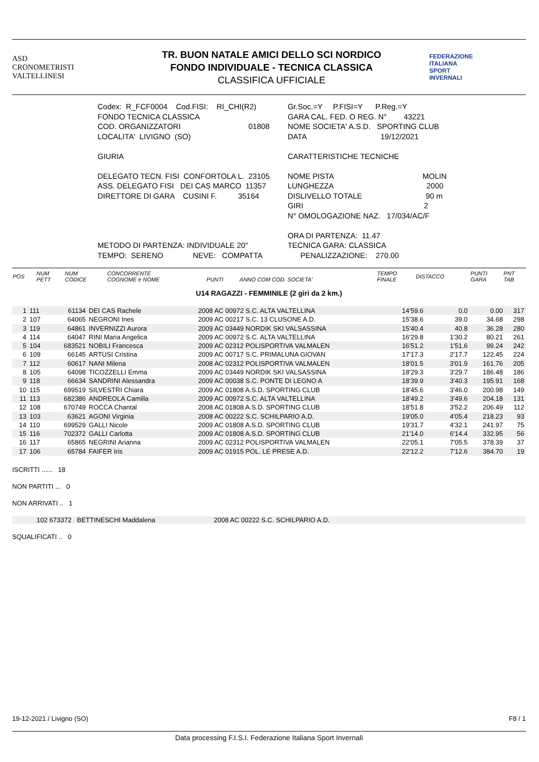ASD
CRONOMETRISTI
VALTELLINESI
TR. BUON NATALE AMICI DELLO SCI NORDICO
FONDO INDIVIDUALE - TECNICA CLASSICA
CLASSIFICA UFFICIALE
FEDERAZIONE
ITALIANA
SPORT
INVERNALI
| Codex: R_FCF0004 Cod.FISI: RI_CHI(R2) | Gr.Soc.=Y P.FISI=Y P.Reg.=Y |
| FONDO TECNICA CLASSICA | GARA CAL. FED. O REG. N° 43221 |
| COD. ORGANIZZATORI 01808 | NOME SOCIETA' A.S.D. SPORTING CLUB |
| LOCALITA' LIVIGNO (SO) | DATA 19/12/2021 |
| GIURIA | CARATTERISTICHE TECNICHE |
| DELEGATO TECN. FISI CONFORTOLA L. 23105 | NOME PISTA MOLIN |
| ASS. DELEGATO FISI DEI CAS MARCO 11357 | LUNGHEZZA 2000 |
| DIRETTORE DI GARA CUSINI F. 35164 | DISLIVELLO TOTALE 90 m |
| | GIRI 2 |
| | N° OMOLOGAZIONE NAZ. 17/034/AC/F |
| | ORA DI PARTENZA: 11.47 |
| METODO DI PARTENZA: INDIVIDUALE 20" | TECNICA GARA: CLASSICA |
| TEMPO: SERENO NEVE: COMPATTA | PENALIZZAZIONE: 270.00 |
| POS | NUM PETT | NUM CODICE | CONCORRENTE COGNOME e NOME | PUNTI | ANNO COM COD. SOCIETA' | TEMPO FINALE | DISTACCO | PUNTI GARA | PNT TAB |
| --- | --- | --- | --- | --- | --- | --- | --- | --- | --- |
U14 RAGAZZI - FEMMINILE (2 giri da 2 km.)
| 1 | 111 | 61134 | DEI CAS Rachele | | 2008 AC 00972 S.C. ALTA VALTELLINA | 14'59.6 | 0.0 | 0.00 | 317 |
| 2 | 107 | 64065 | NEGRONI Ines | | 2009 AC 00217 S.C. 13 CLUSONE A.D. | 15'38.6 | 39.0 | 34.68 | 298 |
| 3 | 119 | 64861 | INVERNIZZI Aurora | | 2009 AC 03449 NORDIK SKI VALSASSINA | 15'40.4 | 40.8 | 36.28 | 280 |
| 4 | 114 | 64047 | RINI Maria Angelica | | 2009 AC 00972 S.C. ALTA VALTELLINA | 16'29.8 | 1'30.2 | 80.21 | 261 |
| 5 | 104 | 683521 | NOBILI Francesca | | 2009 AC 02312 POLISPORTIVA VALMALEN | 16'51.2 | 1'51.6 | 99.24 | 242 |
| 6 | 109 | 66145 | ARTUSI Cristina | | 2009 AC 00717 S.C. PRIMALUNA GIOVAN | 17'17.3 | 2'17.7 | 122.45 | 224 |
| 7 | 112 | 60617 | NANI Milena | | 2008 AC 02312 POLISPORTIVA VALMALEN | 18'01.5 | 3'01.9 | 161.76 | 205 |
| 8 | 105 | 64098 | TICOZZELLI Emma | | 2009 AC 03449 NORDIK SKI VALSASSINA | 18'29.3 | 3'29.7 | 186.48 | 186 |
| 9 | 118 | 66634 | SANDRINI Alessandra | | 2009 AC 00038 S.C. PONTE DI LEGNO A | 18'39.9 | 3'40.3 | 195.91 | 168 |
| 10 | 115 | 699519 | SILVESTRI Chiara | | 2009 AC 01808 A.S.D. SPORTING CLUB | 18'45.6 | 3'46.0 | 200.98 | 149 |
| 11 | 113 | 682386 | ANDREOLA Camilla | | 2009 AC 00972 S.C. ALTA VALTELLINA | 18'49.2 | 3'49.6 | 204.18 | 131 |
| 12 | 108 | 670749 | ROCCA Chantal | | 2008 AC 01808 A.S.D. SPORTING CLUB | 18'51.8 | 3'52.2 | 206.49 | 112 |
| 13 | 103 | 63621 | AGONI Virginia | | 2008 AC 00222 S.C. SCHILPARIO A.D. | 19'05.0 | 4'05.4 | 218.23 | 93 |
| 14 | 110 | 699529 | GALLI Nicole | | 2009 AC 01808 A.S.D. SPORTING CLUB | 19'31.7 | 4'32.1 | 241.97 | 75 |
| 15 | 116 | 702372 | GALLI Carlotta | | 2009 AC 01808 A.S.D. SPORTING CLUB | 21'14.0 | 6'14.4 | 332.95 | 56 |
| 16 | 117 | 65865 | NEGRINI Arianna | | 2009 AC 02312 POLISPORTIVA VALMALEN | 22'05.1 | 7'05.5 | 378.39 | 37 |
| 17 | 106 | 65784 | FAIFER Iris | | 2009 AC 01915 POL. LE PRESE A.D. | 22'12.2 | 7'12.6 | 384.70 | 19 |
ISCRITTI ...... 18
NON PARTITI ... 0
NON ARRIVATI .. 1
102 673372 BETTINESCHI Maddalena 2008 AC 00222 S.C. SCHILPARIO A.D.
SQUALIFICATI .. 0
19-12-2021 / Livigno (SO) F8 / 1
Data processing F.I.S.I. Federazione Italiana Sport Invernali